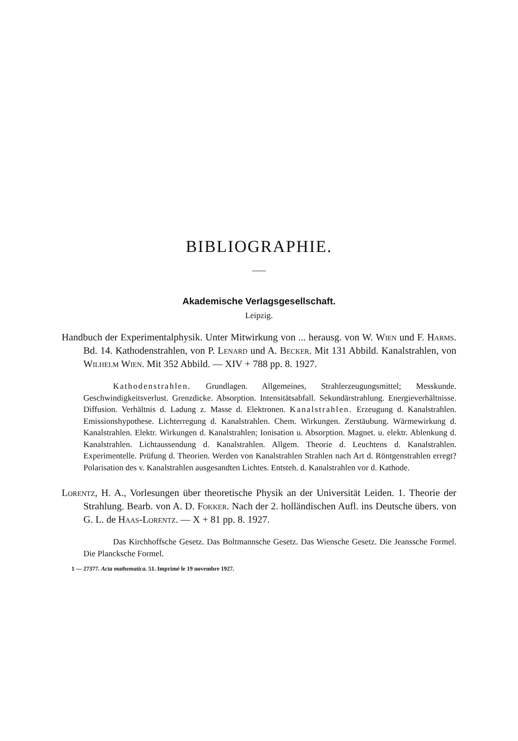BIBLIOGRAPHIE.
Akademische Verlagsgesellschaft.
Leipzig.
Handbuch der Experimentalphysik. Unter Mitwirkung von ... herausg. von W. Wien und F. Harms. Bd. 14. Kathodenstrahlen, von P. Lenard und A. Becker. Mit 131 Abbild. Kanalstrahlen, von Wilhelm Wien. Mit 352 Abbild. — XIV + 788 pp. 8. 1927.
Kathodenstrahlen. Grundlagen. Allgemeines, Strahlerzeugungsmittel; Messkunde. Geschwindigkeitsverlust. Grenzdicke. Absorption. Intensitätsabfall. Sekundärstrahlung. Energieverhältnisse. Diffusion. Verhältnis d. Ladung z. Masse d. Elektronen. Kanalstrahlen. Erzeugung d. Kanalstrahlen. Emissionshypothese. Lichterregung d. Kanalstrahlen. Chem. Wirkungen. Zerstäubung. Wärmewirkung d. Kanalstrahlen. Elektr. Wirkungen d. Kanalstrahlen; Ionisation u. Absorption. Magnet. u. elektr. Ablenkung d. Kanalstrahlen. Lichtaussendung d. Kanalstrahlen. Allgem. Theorie d. Leuchtens d. Kanalstrahlen. Experimentelle. Prüfung d. Theorien. Werden von Kanalstrahlen Strahlen nach Art d. Röntgenstrahlen erregt? Polarisation des v. Kanalstrahlen ausgesandten Lichtes. Entsteh. d. Kanalstrahlen vor d. Kathode.
Lorentz, H. A., Vorlesungen über theoretische Physik an der Universität Leiden. 1. Theorie der Strahlung. Bearb. von A. D. Fokker. Nach der 2. holländischen Aufl. ins Deutsche übers. von G. L. de Haas-Lorentz. — X + 81 pp. 8. 1927.
Das Kirchhoffsche Gesetz. Das Boltmannsche Gesetz. Das Wiensche Gesetz. Die Jeanssche Formel. Die Plancksche Formel.
1 — 27377. Acta mathematica. 51. Imprimé le 19 novembre 1927.